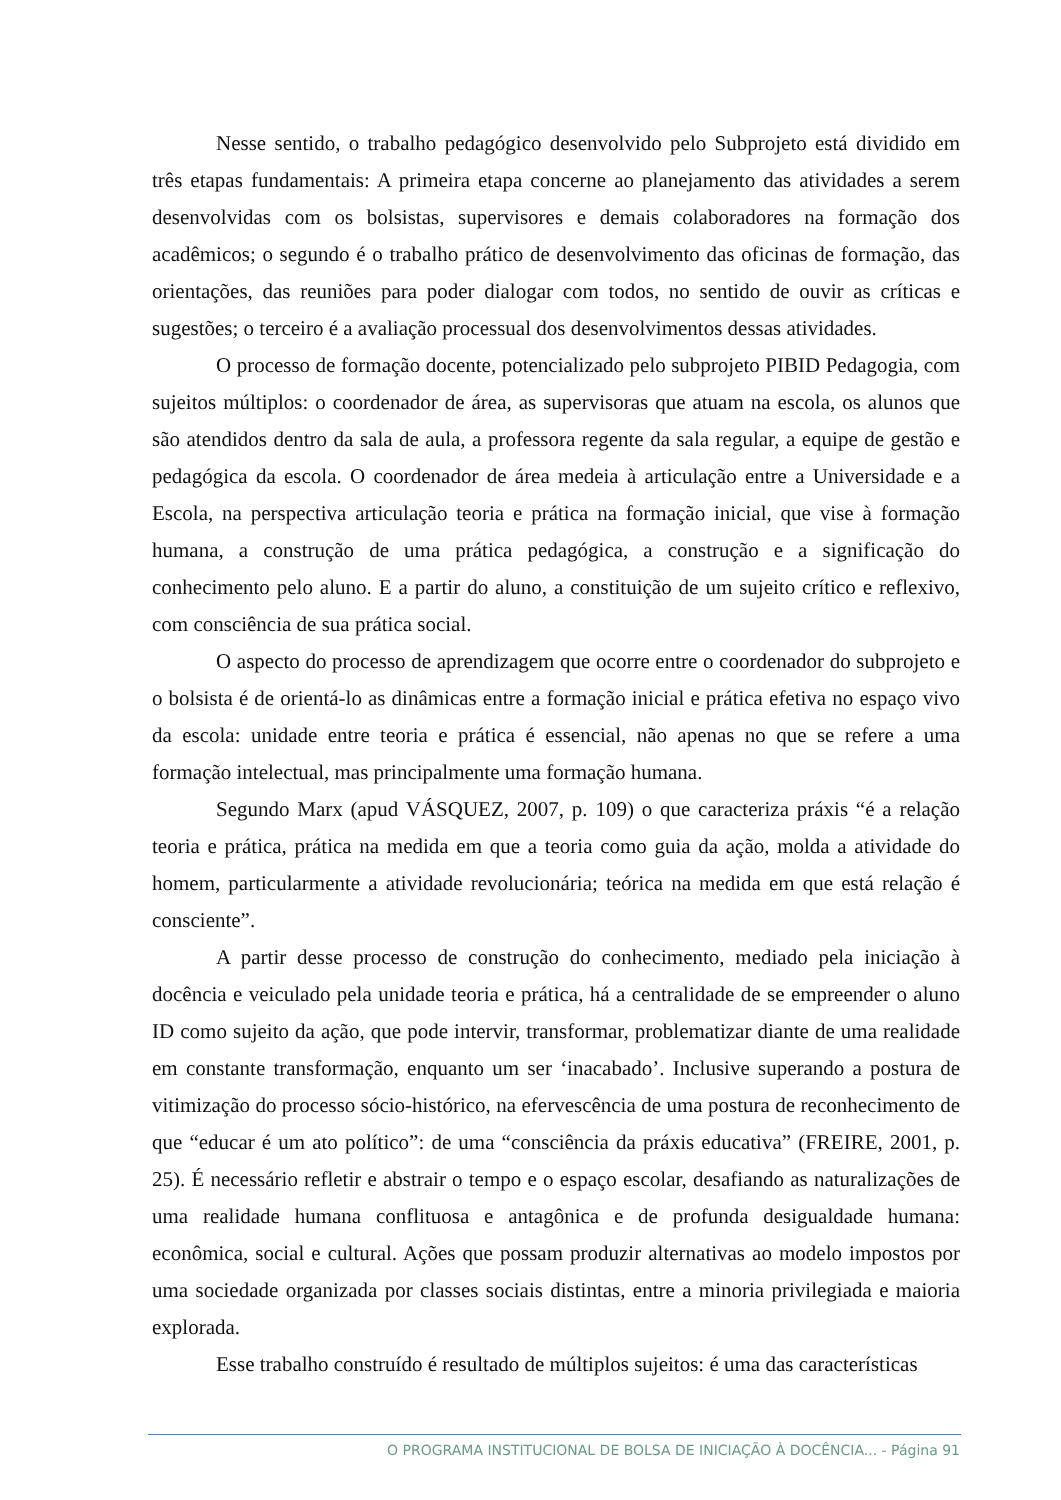Nesse sentido, o trabalho pedagógico desenvolvido pelo Subprojeto está dividido em três etapas fundamentais: A primeira etapa concerne ao planejamento das atividades a serem desenvolvidas com os bolsistas, supervisores e demais colaboradores na formação dos acadêmicos; o segundo é o trabalho prático de desenvolvimento das oficinas de formação, das orientações, das reuniões para poder dialogar com todos, no sentido de ouvir as críticas e sugestões; o terceiro é a avaliação processual dos desenvolvimentos dessas atividades.
O processo de formação docente, potencializado pelo subprojeto PIBID Pedagogia, com sujeitos múltiplos: o coordenador de área, as supervisoras que atuam na escola, os alunos que são atendidos dentro da sala de aula, a professora regente da sala regular, a equipe de gestão e pedagógica da escola. O coordenador de área medeia à articulação entre a Universidade e a Escola, na perspectiva articulação teoria e prática na formação inicial, que vise à formação humana, a construção de uma prática pedagógica, a construção e a significação do conhecimento pelo aluno. E a partir do aluno, a constituição de um sujeito crítico e reflexivo, com consciência de sua prática social.
O aspecto do processo de aprendizagem que ocorre entre o coordenador do subprojeto e o bolsista é de orientá-lo as dinâmicas entre a formação inicial e prática efetiva no espaço vivo da escola: unidade entre teoria e prática é essencial, não apenas no que se refere a uma formação intelectual, mas principalmente uma formação humana.
Segundo Marx (apud VÁSQUEZ, 2007, p. 109) o que caracteriza práxis “é a relação teoria e prática, prática na medida em que a teoria como guia da ação, molda a atividade do homem, particularmente a atividade revolucionária; teórica na medida em que está relação é consciente”.
A partir desse processo de construção do conhecimento, mediado pela iniciação à docência e veiculado pela unidade teoria e prática, há a centralidade de se empreender o aluno ID como sujeito da ação, que pode intervir, transformar, problematizar diante de uma realidade em constante transformação, enquanto um ser ‘inacabado’. Inclusive superando a postura de vitimização do processo sócio-histórico, na efervescência de uma postura de reconhecimento de que “educar é um ato político”: de uma “consciência da práxis educativa” (FREIRE, 2001, p. 25). É necessário refletir e abstrair o tempo e o espaço escolar, desafiando as naturalizações de uma realidade humana conflituosa e antagônica e de profunda desigualdade humana: econômica, social e cultural. Ações que possam produzir alternativas ao modelo impostos por uma sociedade organizada por classes sociais distintas, entre a minoria privilegiada e maioria explorada.
Esse trabalho construído é resultado de múltiplos sujeitos: é uma das características
O PROGRAMA INSTITUCIONAL DE BOLSA DE INICIAÇÃO À DOCÊNCIA... - Página 91